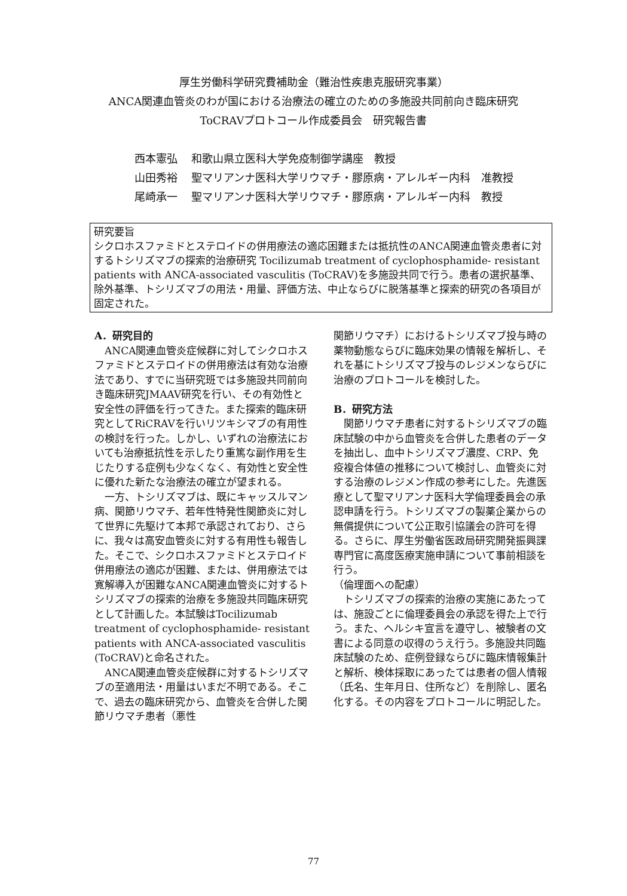厚生労働科学研究費補助金（難治性疾患克服研究事業）
ANCA関連血管炎のわが国における治療法の確立のための多施設共同前向き臨床研究
ToCRAVプロトコール作成委員会　研究報告書
西本憲弘 和歌山県立医科大学免疫制御学講座　教授
山田秀裕 聖マリアンナ医科大学リウマチ・膠原病・アレルギー内科　准教授
尾崎承一 聖マリアンナ医科大学リウマチ・膠原病・アレルギー内科　教授
研究要旨
シクロホスファミドとステロイドの併用療法の適応困難または抵抗性のANCA関連血管炎患者に対するトシリズマブの探索的治療研究 Tocilizumab treatment of cyclophosphamide- resistant patients with ANCA-associated vasculitis (ToCRAV)を多施設共同で行う。患者の選択基準、除外基準、トシリズマブの用法・用量、評価方法、中止ならびに脱落基準と探索的研究の各項目が固定された。
A．研究目的
ANCA関連血管炎症候群に対してシクロホスファミドとステロイドの併用療法は有効な治療法であり、すでに当研究班では多施設共同前向き臨床研究JMAAV研究を行い、その有効性と安全性の評価を行ってきた。また探索的臨床研究としてRiCRAVを行いリツキシマブの有用性の検討を行った。しかし、いずれの治療法においても治療抵抗性を示したり重篤な副作用を生じたりする症例も少なくなく、有効性と安全性に優れた新たな治療法の確立が望まれる。
一方、トシリズマブは、既にキャッスルマン病、関節リウマチ、若年性特発性関節炎に対して世界に先駆けて本邦で承認されており、さらに、我々は高安血管炎に対する有用性も報告した。そこで、シクロホスファミドとステロイド併用療法の適応が困難、または、併用療法では寛解導入が困難なANCA関連血管炎に対するトシリズマブの探索的治療を多施設共同臨床研究として計画した。本試験はTocilizumab treatment of cyclophosphamide- resistant patients with ANCA-associated vasculitis (ToCRAV)と命名された。
ANCA関連血管炎症候群に対するトシリズマブの至適用法・用量はいまだ不明である。そこで、過去の臨床研究から、血管炎を合併した関節リウマチ患者（悪性
関節リウマチ）におけるトシリズマブ投与時の薬物動態ならびに臨床効果の情報を解析し、それを基にトシリズマブ投与のレジメンならびに治療のプロトコールを検討した。
B．研究方法
関節リウマチ患者に対するトシリズマブの臨床試験の中から血管炎を合併した患者のデータを抽出し、血中トシリズマブ濃度、CRP、免疫複合体値の推移について検討し、血管炎に対する治療のレジメン作成の参考にした。先進医療として聖マリアンナ医科大学倫理委員会の承認申請を行う。トシリズマブの製薬企業からの無償提供について公正取引協議会の許可を得る。さらに、厚生労働省医政局研究開発振興課専門官に高度医療実施申請について事前相談を行う。
（倫理面への配慮）
トシリズマブの探索的治療の実施にあたっては、施設ごとに倫理委員会の承認を得た上で行う。また、ヘルシキ宣言を遵守し、被験者の文書による同意の収得のうえ行う。多施設共同臨床試験のため、症例登録ならびに臨床情報集計と解析、検体採取にあったては患者の個人情報（氏名、生年月日、住所など）を削除し、匿名化する。その内容をプロトコールに明記した。
77